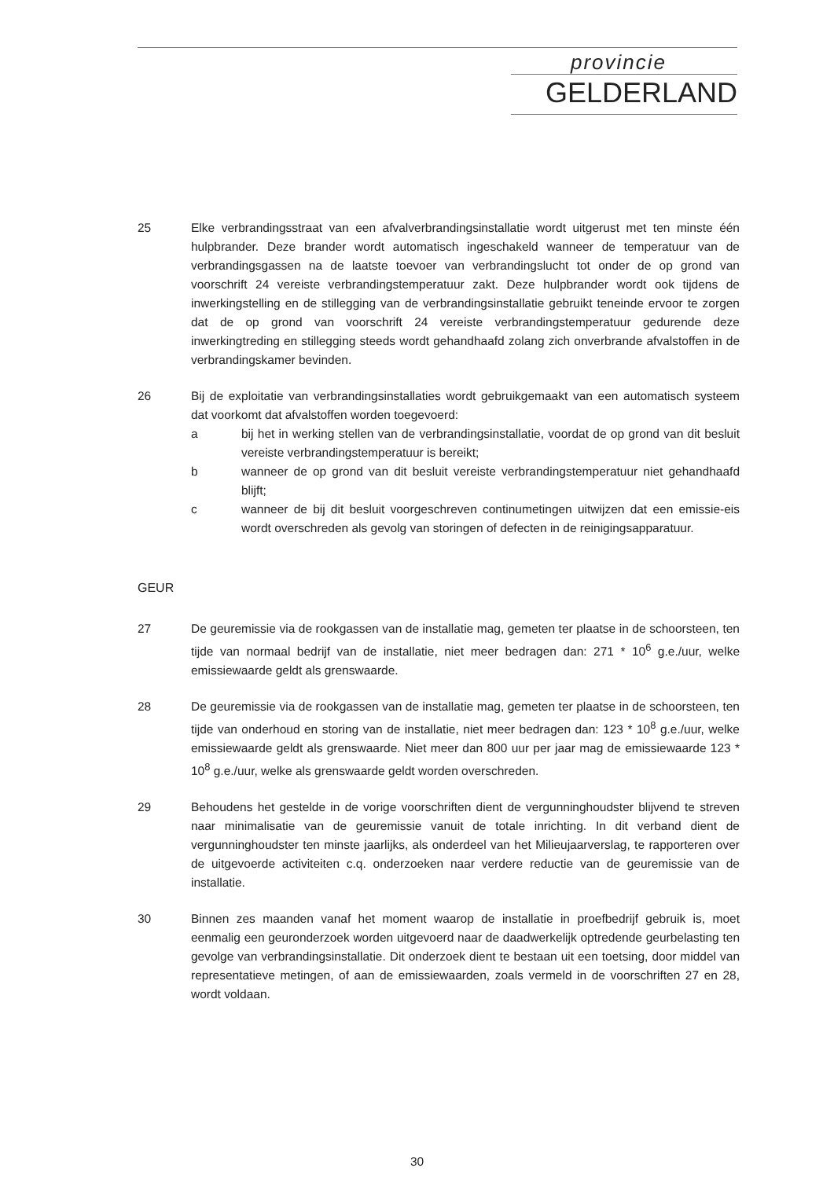provincie
GELDERLAND
25 Elke verbrandingsstraat van een afvalverbrandingsinstallatie wordt uitgerust met ten minste één hulpbrander. Deze brander wordt automatisch ingeschakeld wanneer de temperatuur van de verbrandingsgassen na de laatste toevoer van verbrandingslucht tot onder de op grond van voorschrift 24 vereiste verbrandingstemperatuur zakt. Deze hulpbrander wordt ook tijdens de inwerkingstelling en de stillegging van de verbrandingsinstallatie gebruikt teneinde ervoor te zorgen dat de op grond van voorschrift 24 vereiste verbrandingstemperatuur gedurende deze inwerkingtreding en stillegging steeds wordt gehandhaafd zolang zich onverbrande afvalstoffen in de verbrandingskamer bevinden.
26 Bij de exploitatie van verbrandingsinstallaties wordt gebruikgemaakt van een automatisch systeem dat voorkomt dat afvalstoffen worden toegevoerd:
a bij het in werking stellen van de verbrandingsinstallatie, voordat de op grond van dit besluit vereiste verbrandingstemperatuur is bereikt;
b wanneer de op grond van dit besluit vereiste verbrandingstemperatuur niet gehandhaafd blijft;
c wanneer de bij dit besluit voorgeschreven continumetingen uitwijzen dat een emissie-eis wordt overschreden als gevolg van storingen of defecten in de reinigingsapparatuur.
GEUR
27 De geuremissie via de rookgassen van de installatie mag, gemeten ter plaatse in de schoorsteen, ten tijde van normaal bedrijf van de installatie, niet meer bedragen dan: 271 * 10<sup>6</sup> g.e./uur, welke emissiewaarde geldt als grenswaarde.
28 De geuremissie via de rookgassen van de installatie mag, gemeten ter plaatse in de schoorsteen, ten tijde van onderhoud en storing van de installatie, niet meer bedragen dan: 123 * 10<sup>8</sup> g.e./uur, welke emissiewaarde geldt als grenswaarde. Niet meer dan 800 uur per jaar mag de emissiewaarde 123 * 10<sup>8</sup> g.e./uur, welke als grenswaarde geldt worden overschreden.
29 Behoudens het gestelde in de vorige voorschriften dient de vergunninghoudster blijvend te streven naar minimalisatie van de geuremissie vanuit de totale inrichting. In dit verband dient de vergunninghoudster ten minste jaarlijks, als onderdeel van het Milieujaarverslag, te rapporteren over de uitgevoerde activiteiten c.q. onderzoeken naar verdere reductie van de geuremissie van de installatie.
30 Binnen zes maanden vanaf het moment waarop de installatie in proefbedrijf gebruik is, moet eenmalig een geuronderzoek worden uitgevoerd naar de daadwerkelijk optredende geurbelasting ten gevolge van verbrandingsinstallatie. Dit onderzoek dient te bestaan uit een toetsing, door middel van representatieve metingen, of aan de emissiewaarden, zoals vermeld in de voorschriften 27 en 28, wordt voldaan.
30